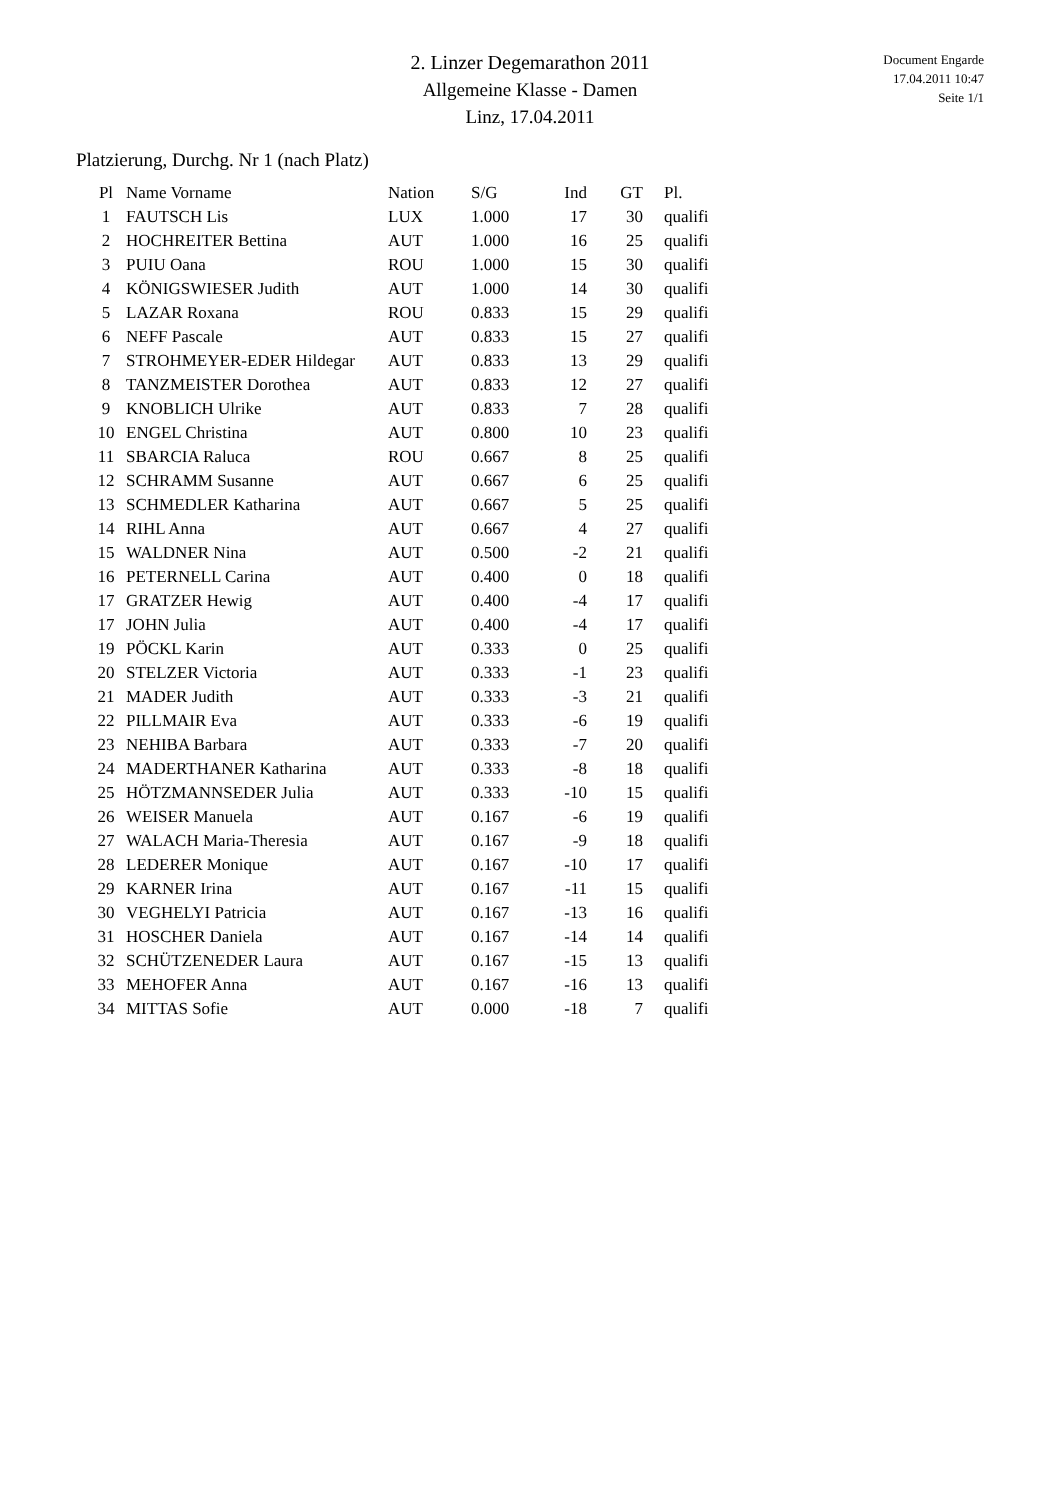Document Engarde
17.04.2011 10:47
Seite 1/1
2. Linzer Degemarathon 2011
Allgemeine Klasse - Damen
Linz, 17.04.2011
Platzierung, Durchg. Nr 1 (nach Platz)
| Pl | Name Vorname | Nation | S/G | Ind | GT | Pl. |
| --- | --- | --- | --- | --- | --- | --- |
| 1 | FAUTSCH Lis | LUX | 1.000 | 17 | 30 | qualifi |
| 2 | HOCHREITER Bettina | AUT | 1.000 | 16 | 25 | qualifi |
| 3 | PUIU Oana | ROU | 1.000 | 15 | 30 | qualifi |
| 4 | KÖNIGSWIESER Judith | AUT | 1.000 | 14 | 30 | qualifi |
| 5 | LAZAR Roxana | ROU | 0.833 | 15 | 29 | qualifi |
| 6 | NEFF Pascale | AUT | 0.833 | 15 | 27 | qualifi |
| 7 | STROHMEYER-EDER Hildegar | AUT | 0.833 | 13 | 29 | qualifi |
| 8 | TANZMEISTER Dorothea | AUT | 0.833 | 12 | 27 | qualifi |
| 9 | KNOBLICH Ulrike | AUT | 0.833 | 7 | 28 | qualifi |
| 10 | ENGEL Christina | AUT | 0.800 | 10 | 23 | qualifi |
| 11 | SBARCIA Raluca | ROU | 0.667 | 8 | 25 | qualifi |
| 12 | SCHRAMM Susanne | AUT | 0.667 | 6 | 25 | qualifi |
| 13 | SCHMEDLER Katharina | AUT | 0.667 | 5 | 25 | qualifi |
| 14 | RIHL Anna | AUT | 0.667 | 4 | 27 | qualifi |
| 15 | WALDNER Nina | AUT | 0.500 | -2 | 21 | qualifi |
| 16 | PETERNELL Carina | AUT | 0.400 | 0 | 18 | qualifi |
| 17 | GRATZER Hewig | AUT | 0.400 | -4 | 17 | qualifi |
| 17 | JOHN Julia | AUT | 0.400 | -4 | 17 | qualifi |
| 19 | PÖCKL Karin | AUT | 0.333 | 0 | 25 | qualifi |
| 20 | STELZER Victoria | AUT | 0.333 | -1 | 23 | qualifi |
| 21 | MADER Judith | AUT | 0.333 | -3 | 21 | qualifi |
| 22 | PILLMAIR Eva | AUT | 0.333 | -6 | 19 | qualifi |
| 23 | NEHIBA Barbara | AUT | 0.333 | -7 | 20 | qualifi |
| 24 | MADERTHANER Katharina | AUT | 0.333 | -8 | 18 | qualifi |
| 25 | HÖTZMANNSEDER Julia | AUT | 0.333 | -10 | 15 | qualifi |
| 26 | WEISER Manuela | AUT | 0.167 | -6 | 19 | qualifi |
| 27 | WALACH Maria-Theresia | AUT | 0.167 | -9 | 18 | qualifi |
| 28 | LEDERER Monique | AUT | 0.167 | -10 | 17 | qualifi |
| 29 | KARNER Irina | AUT | 0.167 | -11 | 15 | qualifi |
| 30 | VEGHELYI Patricia | AUT | 0.167 | -13 | 16 | qualifi |
| 31 | HOSCHER Daniela | AUT | 0.167 | -14 | 14 | qualifi |
| 32 | SCHÜTZENEDER Laura | AUT | 0.167 | -15 | 13 | qualifi |
| 33 | MEHOFER Anna | AUT | 0.167 | -16 | 13 | qualifi |
| 34 | MITTAS Sofie | AUT | 0.000 | -18 | 7 | qualifi |